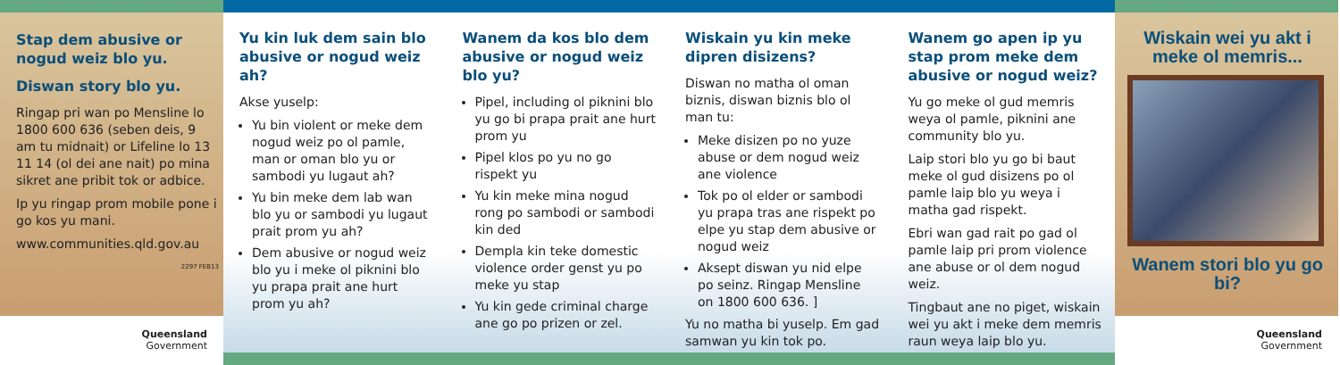Stap dem abusive or nogud weiz blo yu.
Diswan story blo yu.
Ringap pri wan po Mensline lo 1800 600 636 (seben deis, 9 am tu midnait) or Lifeline lo 13 11 14 (ol dei ane nait) po mina sikret ane pribit tok or adbice.
Ip yu ringap prom mobile pone i go kos yu mani.
www.communities.qld.gov.au
2297 FEB13
Queensland
Government
Yu kin luk dem sain blo abusive or nogud weiz ah?
Akse yuselp:
Yu bin violent or meke dem nogud weiz po ol pamle, man or oman blo yu or sambodi yu lugaut ah?
Yu bin meke dem lab wan blo yu or sambodi yu lugaut prait prom yu ah?
Dem abusive or nogud weiz blo yu i meke ol piknini blo yu prapa prait ane hurt prom yu ah?
Wanem da kos blo dem abusive or nogud weiz blo yu?
Pipel, including ol piknini blo yu go bi prapa prait ane hurt prom yu
Pipel klos po yu no go rispekt yu
Yu kin meke mina nogud rong po sambodi or sambodi kin ded
Dempla kin teke domestic violence order genst yu po meke yu stap
Yu kin gede criminal charge ane go po prizen or zel.
Wiskain yu kin meke dipren disizens?
Diswan no matha ol oman biznis, diswan biznis blo ol man tu:
Meke disizen po no yuze abuse or dem nogud weiz ane violence
Tok po ol elder or sambodi yu prapa tras ane rispekt po elpe yu stap dem abusive or nogud weiz
Aksept diswan yu nid elpe po seinz. Ringap Mensline on 1800 600 636. ]
Yu no matha bi yuselp. Em gad samwan yu kin tok po.
Wanem go apen ip yu stap prom meke dem abusive or nogud weiz?
Yu go meke ol gud memris weya ol pamle, piknini ane community blo yu.
Laip stori blo yu go bi baut meke ol gud disizens po ol pamle laip blo yu weya i matha gad rispekt.
Ebri wan gad rait po gad ol pamle laip pri prom violence ane abuse or ol dem nogud weiz.
Tingbaut ane no piget, wiskain wei yu akt i meke dem memris raun weya laip blo yu.
Wiskain wei yu akt i meke ol memris...
Wanem stori blo yu go bi?
Queensland
Government